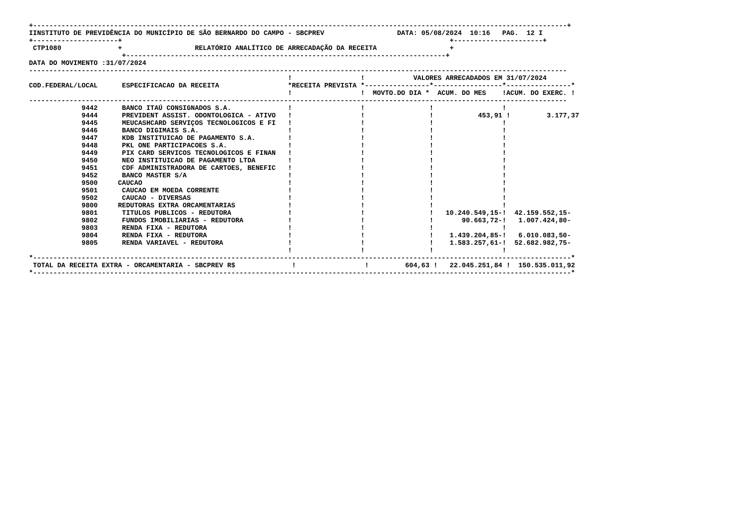+------------------------------------------------------------------------------------------------------------------------------------+
IINSTITUTO DE PREVIDÊNCIA DO MUNICÍPIO DE SÃO BERNARDO DO CAMPO - SBCPREV                  DATA: 05/08/2024  10:16   PAG.  12 I
+---------------------+                                                                                 +----------------------+
 CTP1080              +                  RELATÓRIO ANALÍTICO DE ARRECADAÇÃO DA RECEITA                  +
                       +-------------------------------------------------------------------------------+
DATA DO MOVIMENTO :31/07/2024
-------------------------------------------------------------------------------------------------------------------------------------
                                                                !                 !            VALORES ARRECADADOS EM 31/07/2024
COD.FEDERAL/LOCAL      ESPECIFICACAO DA RECEITA                 *RECEITA PREVISTA *----------------*-----------------*----------------*
                                                                !                 !  MOVTO.DO DIA *  ACUM. DO MES    !ACUM. DO EXERC. !
-------------------------------------------------------------------------------------------------------------------------------------
             9442      BANCO ITAÚ CONSIGNADOS S.A.              !                 !                !                 !
             9444      PREVIDENT ASSIST. ODONTOLOGICA - ATIVO   !                 !                !           453,91 !         3.177,37
             9445      MEUCASHCARD SERVIÇOS TECNOLOGICOS E FI   !                 !                !                 !
             9446      BANCO DIGIMAIS S.A.                      !                 !                !                 !
             9447      KDB INSTITUICAO DE PAGAMENTO S.A.        !                 !                !                 !
             9448      PKL ONE PARTICIPACOES S.A.               !                 !                !                 !
             9449      PIX CARD SERVICOS TECNOLOGICOS E FINAN   !                 !                !                 !
             9450      NEO INSTITUICAO DE PAGAMENTO LTDA        !                 !                !                 !
             9451      CDF ADMINISTRADORA DE CARTOES, BENEFIC   !                 !                !                 !
             9452      BANCO MASTER S/A                         !                 !                !                 !
             9500     CAUCAO                                    !                 !                !                 !
             9501      CAUCAO EM MOEDA CORRENTE                 !                 !                !                 !
             9502      CAUCAO - DIVERSAS                        !                 !                !                 !
             9800     REDUTORAS EXTRA ORCAMENTARIAS             !                 !                !                 !
             9801      TITULOS PUBLICOS - REDUTORA              !                 !                !   10.240.549,15-!  42.159.552,15-
             9802      FUNDOS IMOBILIARIAS - REDUTORA           !                 !                !       90.663,72-!   1.007.424,80-
             9803      RENDA FIXA - REDUTORA                    !                 !                !                 !
             9804      RENDA FIXA - REDUTORA                    !                 !                !    1.439.204,85-!   6.010.083,50-
             9805      RENDA VARIAVEL - REDUTORA                !                 !                !    1.583.257,61-!  52.682.982,75-
                                                                !                 !                !                 !
*-------------------------------------------------------------------------------------------------------------------------------------*
 TOTAL DA RECEITA EXTRA - ORCAMENTARIA - SBCPREV R$              !                 !         604,63 !   22.045.251,84 !  150.535.011,92
*-------------------------------------------------------------------------------------------------------------------------------------*